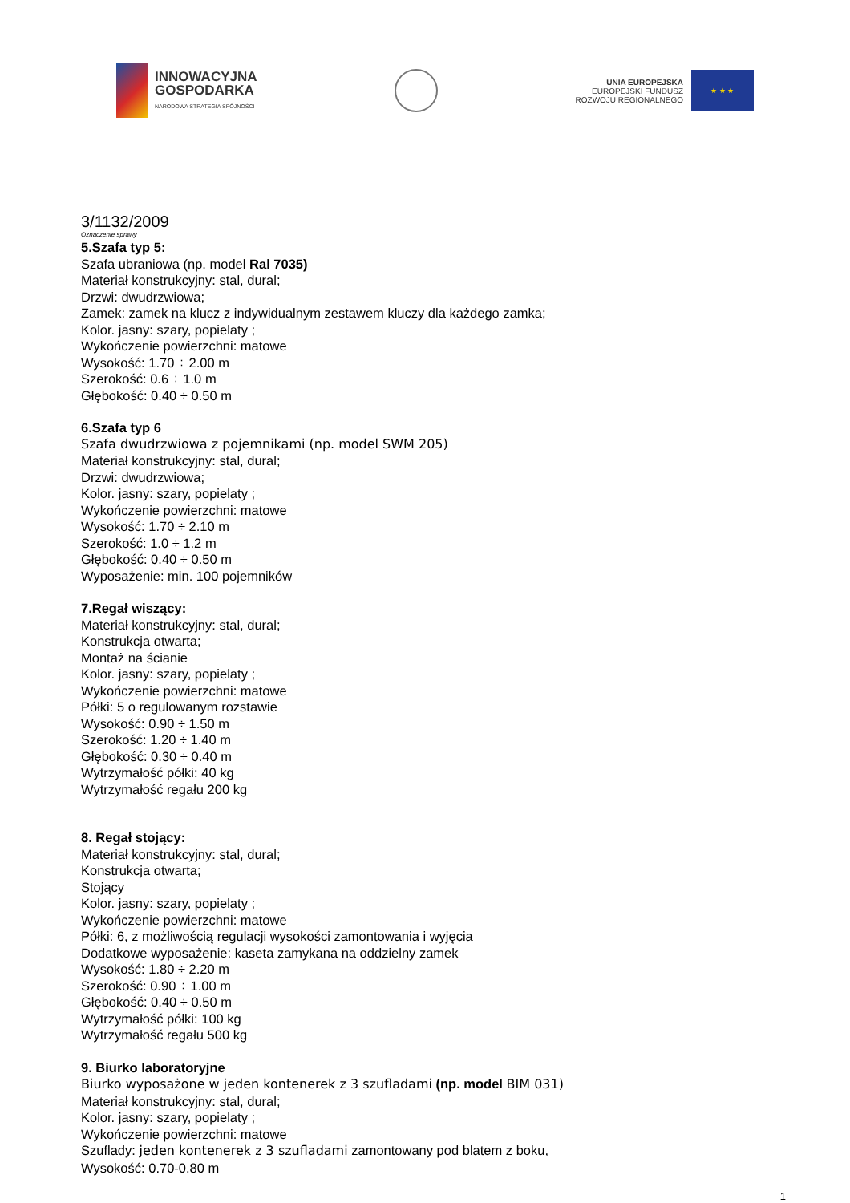INNOWACYJNA
GOSPODARKA
NARODOWA STRATEGIA SPÓJNOŚCI
UNIA EUROPEJSKA
EUROPEJSKI FUNDUSZ
ROZWOJU REGIONALNEGO
★ ★ ★
3/1132/2009
Oznaczenie sprawy
5.Szafa typ 5:
Szafa ubraniowa (np. model Ral 7035)
Materiał konstrukcyjny: stal, dural;
Drzwi: dwudrzwiowa;
Zamek: zamek na klucz z indywidualnym zestawem kluczy dla każdego zamka;
Kolor. jasny: szary, popielaty ;
Wykończenie powierzchni: matowe
Wysokość: 1.70 ÷ 2.00 m
Szerokość: 0.6 ÷ 1.0 m
Głębokość: 0.40 ÷ 0.50 m
6.Szafa typ 6
Szafa dwudrzwiowa z pojemnikami (np. model SWM 205)
Materiał konstrukcyjny: stal, dural;
Drzwi: dwudrzwiowa;
Kolor. jasny: szary, popielaty ;
Wykończenie powierzchni: matowe
Wysokość: 1.70 ÷ 2.10 m
Szerokość: 1.0 ÷ 1.2 m
Głębokość: 0.40 ÷ 0.50 m
Wyposażenie: min. 100 pojemników
7.Regał wiszący:
Materiał konstrukcyjny: stal, dural;
Konstrukcja otwarta;
Montaż na ścianie
Kolor. jasny: szary, popielaty ;
Wykończenie powierzchni: matowe
Półki: 5 o regulowanym rozstawie
Wysokość: 0.90 ÷ 1.50 m
Szerokość: 1.20 ÷ 1.40 m
Głębokość: 0.30 ÷ 0.40 m
Wytrzymałość półki: 40 kg
Wytrzymałość regału 200 kg
8. Regał stojący:
Materiał konstrukcyjny: stal, dural;
Konstrukcja otwarta;
Stojący
Kolor. jasny: szary, popielaty ;
Wykończenie powierzchni: matowe
Półki: 6, z możliwością regulacji wysokości zamontowania i wyjęcia
Dodatkowe wyposażenie: kaseta zamykana na oddzielny zamek
Wysokość: 1.80 ÷ 2.20 m
Szerokość: 0.90 ÷ 1.00 m
Głębokość: 0.40 ÷ 0.50 m
Wytrzymałość półki: 100 kg
Wytrzymałość regału 500 kg
9. Biurko laboratoryjne
Biurko wyposażone w jeden kontenerek z 3 szufladami (np. model BIM 031)
Materiał konstrukcyjny: stal, dural;
Kolor. jasny: szary, popielaty ;
Wykończenie powierzchni: matowe
Szuflady: jeden kontenerek z 3 szufladami zamontowany pod blatem z boku,
Wysokość: 0.70-0.80 m
1